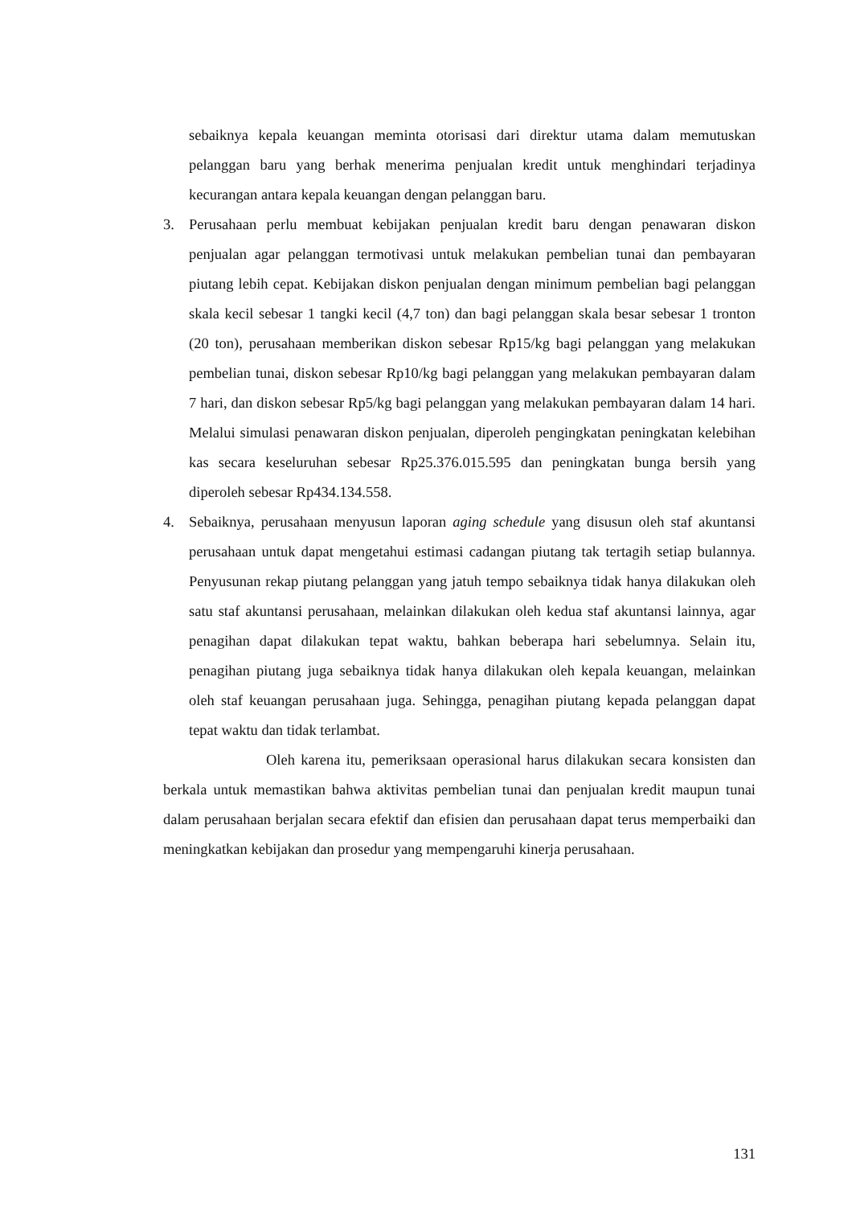sebaiknya kepala keuangan meminta otorisasi dari direktur utama dalam memutuskan pelanggan baru yang berhak menerima penjualan kredit untuk menghindari terjadinya kecurangan antara kepala keuangan dengan pelanggan baru.
3. Perusahaan perlu membuat kebijakan penjualan kredit baru dengan penawaran diskon penjualan agar pelanggan termotivasi untuk melakukan pembelian tunai dan pembayaran piutang lebih cepat. Kebijakan diskon penjualan dengan minimum pembelian bagi pelanggan skala kecil sebesar 1 tangki kecil (4,7 ton) dan bagi pelanggan skala besar sebesar 1 tronton (20 ton), perusahaan memberikan diskon sebesar Rp15/kg bagi pelanggan yang melakukan pembelian tunai, diskon sebesar Rp10/kg bagi pelanggan yang melakukan pembayaran dalam 7 hari, dan diskon sebesar Rp5/kg bagi pelanggan yang melakukan pembayaran dalam 14 hari. Melalui simulasi penawaran diskon penjualan, diperoleh pengingkatan peningkatan kelebihan kas secara keseluruhan sebesar Rp25.376.015.595 dan peningkatan bunga bersih yang diperoleh sebesar Rp434.134.558.
4. Sebaiknya, perusahaan menyusun laporan aging schedule yang disusun oleh staf akuntansi perusahaan untuk dapat mengetahui estimasi cadangan piutang tak tertagih setiap bulannya. Penyusunan rekap piutang pelanggan yang jatuh tempo sebaiknya tidak hanya dilakukan oleh satu staf akuntansi perusahaan, melainkan dilakukan oleh kedua staf akuntansi lainnya, agar penagihan dapat dilakukan tepat waktu, bahkan beberapa hari sebelumnya. Selain itu, penagihan piutang juga sebaiknya tidak hanya dilakukan oleh kepala keuangan, melainkan oleh staf keuangan perusahaan juga. Sehingga, penagihan piutang kepada pelanggan dapat tepat waktu dan tidak terlambat.
Oleh karena itu, pemeriksaan operasional harus dilakukan secara konsisten dan berkala untuk memastikan bahwa aktivitas pembelian tunai dan penjualan kredit maupun tunai dalam perusahaan berjalan secara efektif dan efisien dan perusahaan dapat terus memperbaiki dan meningkatkan kebijakan dan prosedur yang mempengaruhi kinerja perusahaan.
131